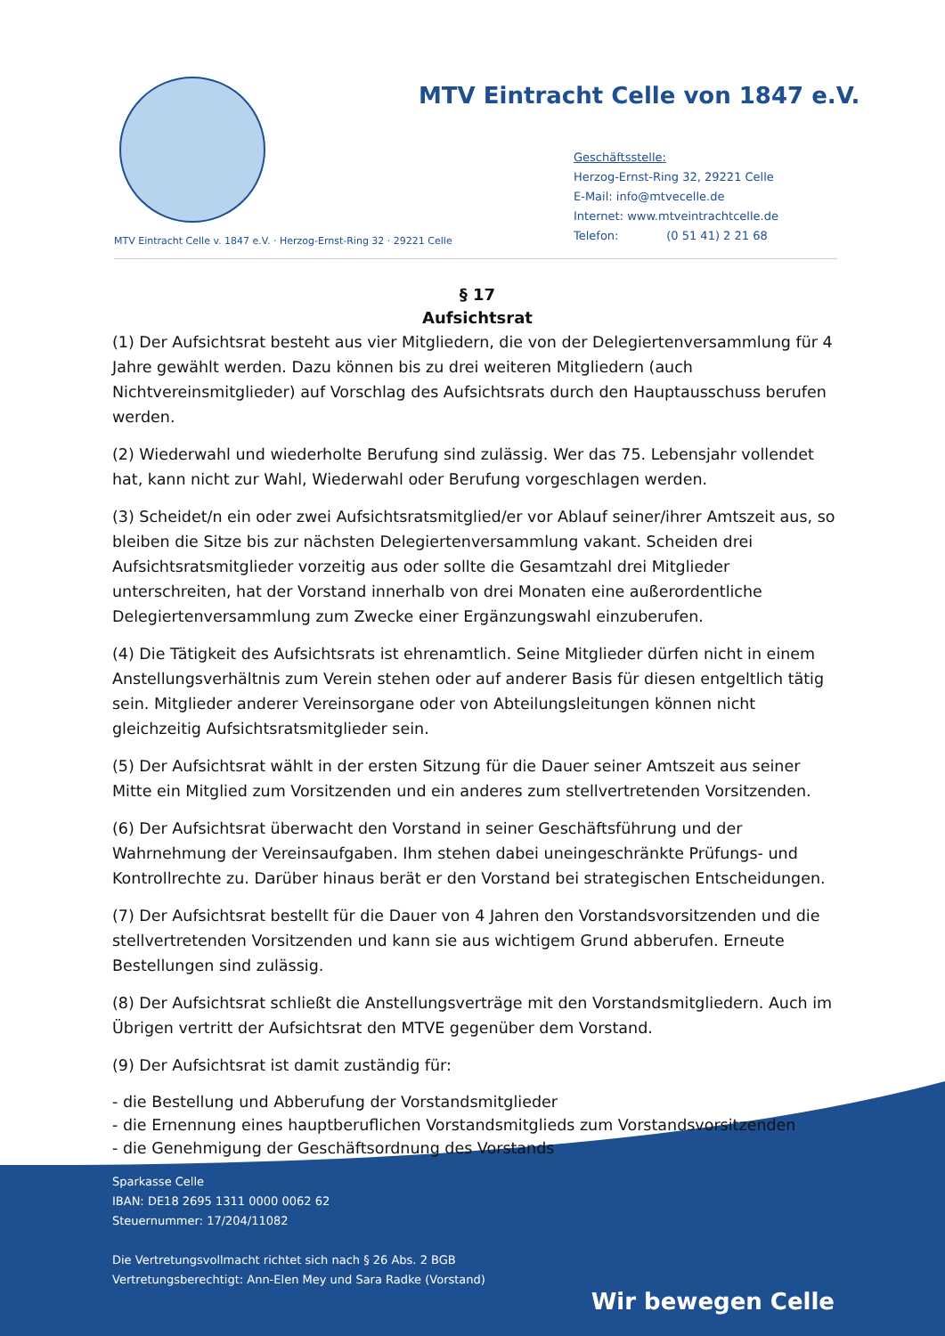MTV Eintracht Celle von 1847 e.V.
Geschäftsstelle:
Herzog-Ernst-Ring 32, 29221 Celle
E-Mail: info@mtvecelle.de
Internet: www.mtveintrachtcelle.de
Telefon: (0 51 41) 2 21 68
MTV Eintracht Celle v. 1847 e.V. · Herzog-Ernst-Ring 32 · 29221 Celle
§ 17
Aufsichtsrat
(1) Der Aufsichtsrat besteht aus vier Mitgliedern, die von der Delegiertenversammlung für 4 Jahre gewählt werden. Dazu können bis zu drei weiteren Mitgliedern (auch Nichtvereinsmitglieder) auf Vorschlag des Aufsichtsrats durch den Hauptausschuss berufen werden.
(2) Wiederwahl und wiederholte Berufung sind zulässig. Wer das 75. Lebensjahr vollendet hat, kann nicht zur Wahl, Wiederwahl oder Berufung vorgeschlagen werden.
(3) Scheidet/n ein oder zwei Aufsichtsratsmitglied/er vor Ablauf seiner/ihrer Amtszeit aus, so bleiben die Sitze bis zur nächsten Delegiertenversammlung vakant. Scheiden drei Aufsichtsratsmitglieder vorzeitig aus oder sollte die Gesamtzahl drei Mitglieder unterschreiten, hat der Vorstand innerhalb von drei Monaten eine außerordentliche Delegiertenversammlung zum Zwecke einer Ergänzungswahl einzuberufen.
(4) Die Tätigkeit des Aufsichtsrats ist ehrenamtlich. Seine Mitglieder dürfen nicht in einem Anstellungsverhältnis zum Verein stehen oder auf anderer Basis für diesen entgeltlich tätig sein. Mitglieder anderer Vereinsorgane oder von Abteilungsleitungen können nicht gleichzeitig Aufsichtsratsmitglieder sein.
(5) Der Aufsichtsrat wählt in der ersten Sitzung für die Dauer seiner Amtszeit aus seiner Mitte ein Mitglied zum Vorsitzenden und ein anderes zum stellvertretenden Vorsitzenden.
(6) Der Aufsichtsrat überwacht den Vorstand in seiner Geschäftsführung und der Wahrnehmung der Vereinsaufgaben. Ihm stehen dabei uneingeschränkte Prüfungs- und Kontrollrechte zu. Darüber hinaus berät er den Vorstand bei strategischen Entscheidungen.
(7) Der Aufsichtsrat bestellt für die Dauer von 4 Jahren den Vorstandsvorsitzenden und die stellvertretenden Vorsitzenden und kann sie aus wichtigem Grund abberufen. Erneute Bestellungen sind zulässig.
(8) Der Aufsichtsrat schließt die Anstellungsverträge mit den Vorstandsmitgliedern. Auch im Übrigen vertritt der Aufsichtsrat den MTVE gegenüber dem Vorstand.
(9) Der Aufsichtsrat ist damit zuständig für:
- die Bestellung und Abberufung der Vorstandsmitglieder
- die Ernennung eines hauptberuflichen Vorstandsmitglieds zum Vorstandsvorsitzenden
- die Genehmigung der Geschäftsordnung des Vorstands
Sparkasse Celle
IBAN: DE18 2695 1311 0000 0062 62
Steuernummer: 17/204/11082
Die Vertretungsvollmacht richtet sich nach § 26 Abs. 2 BGB
Vertretungsberechtigt: Ann-Elen Mey und Sara Radke (Vorstand)
Wir bewegen Celle